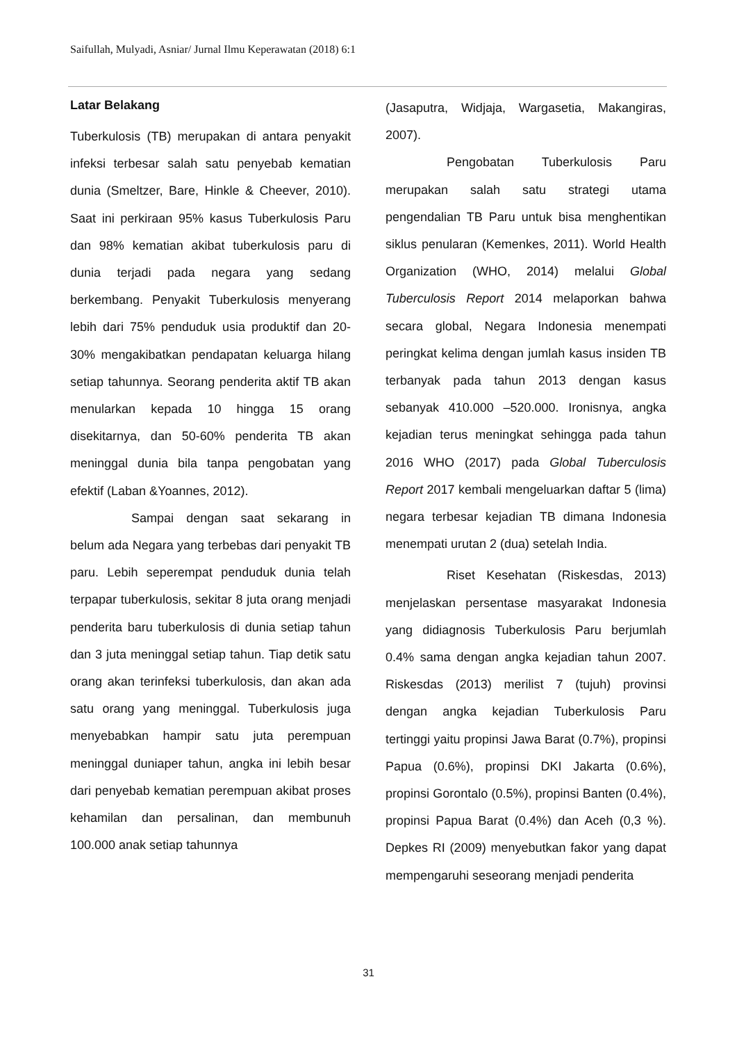Saifullah, Mulyadi, Asniar/ Jurnal Ilmu Keperawatan (2018) 6:1
Latar Belakang
Tuberkulosis (TB) merupakan di antara penyakit infeksi terbesar salah satu penyebab kematian dunia (Smeltzer, Bare, Hinkle & Cheever, 2010). Saat ini perkiraan 95% kasus Tuberkulosis Paru dan 98% kematian akibat tuberkulosis paru di dunia terjadi pada negara yang sedang berkembang. Penyakit Tuberkulosis menyerang lebih dari 75% penduduk usia produktif dan 20-30% mengakibatkan pendapatan keluarga hilang setiap tahunnya. Seorang penderita aktif TB akan menularkan kepada 10 hingga 15 orang disekitarnya, dan 50-60% penderita TB akan meninggal dunia bila tanpa pengobatan yang efektif (Laban &Yoannes, 2012).
Sampai dengan saat sekarang in belum ada Negara yang terbebas dari penyakit TB paru. Lebih seperempat penduduk dunia telah terpapar tuberkulosis, sekitar 8 juta orang menjadi penderita baru tuberkulosis di dunia setiap tahun dan 3 juta meninggal setiap tahun. Tiap detik satu orang akan terinfeksi tuberkulosis, dan akan ada satu orang yang meninggal. Tuberkulosis juga menyebabkan hampir satu juta perempuan meninggal duniaper tahun, angka ini lebih besar dari penyebab kematian perempuan akibat proses kehamilan dan persalinan, dan membunuh 100.000 anak setiap tahunnya
(Jasaputra, Widjaja, Wargasetia, Makangiras, 2007).
Pengobatan Tuberkulosis Paru merupakan salah satu strategi utama pengendalian TB Paru untuk bisa menghentikan siklus penularan (Kemenkes, 2011). World Health Organization (WHO, 2014) melalui Global Tuberculosis Report 2014 melaporkan bahwa secara global, Negara Indonesia menempati peringkat kelima dengan jumlah kasus insiden TB terbanyak pada tahun 2013 dengan kasus sebanyak 410.000 –520.000. Ironisnya, angka kejadian terus meningkat sehingga pada tahun 2016 WHO (2017) pada Global Tuberculosis Report 2017 kembali mengeluarkan daftar 5 (lima) negara terbesar kejadian TB dimana Indonesia menempati urutan 2 (dua) setelah India.
Riset Kesehatan (Riskesdas, 2013) menjelaskan persentase masyarakat Indonesia yang didiagnosis Tuberkulosis Paru berjumlah 0.4% sama dengan angka kejadian tahun 2007. Riskesdas (2013) merilist 7 (tujuh) provinsi dengan angka kejadian Tuberkulosis Paru tertinggi yaitu propinsi Jawa Barat (0.7%), propinsi Papua (0.6%), propinsi DKI Jakarta (0.6%), propinsi Gorontalo (0.5%), propinsi Banten (0.4%), propinsi Papua Barat (0.4%) dan Aceh (0,3 %). Depkes RI (2009) menyebutkan fakor yang dapat mempengaruhi seseorang menjadi penderita
31